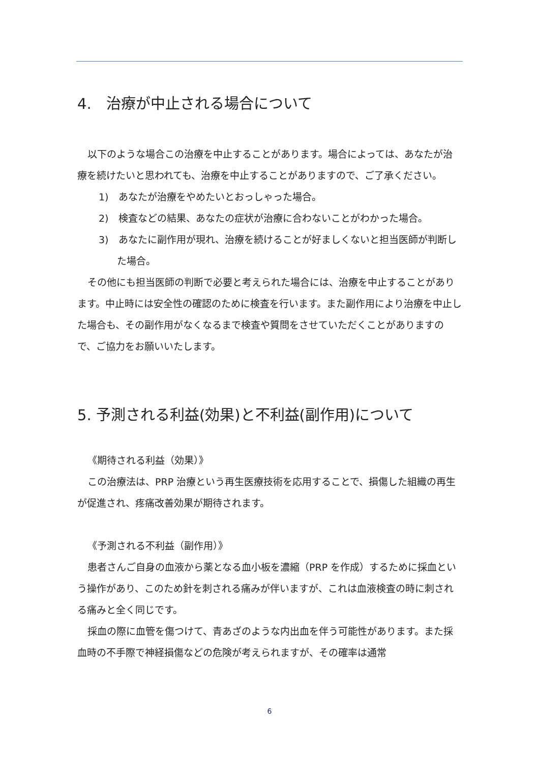4.　治療が中止される場合について
以下のような場合この治療を中止することがあります。場合によっては、あなたが治療を続けたいと思われても、治療を中止することがありますので、ご了承ください。
1)　あなたが治療をやめたいとおっしゃった場合。
2)　検査などの結果、あなたの症状が治療に合わないことがわかった場合。
3)　あなたに副作用が現れ、治療を続けることが好ましくないと担当医師が判断した場合。
その他にも担当医師の判断で必要と考えられた場合には、治療を中止することがあります。中止時には安全性の確認のために検査を行います。また副作用により治療を中止した場合も、その副作用がなくなるまで検査や質問をさせていただくことがありますので、ご協力をお願いいたします。
5. 予測される利益(効果)と不利益(副作用)について
《期待される利益（効果）》
この治療法は、PRP 治療という再生医療技術を応用することで、損傷した組織の再生が促進され、疼痛改善効果が期待されます。
《予測される不利益（副作用）》
患者さんご自身の血液から薬となる血小板を濃縮（PRP を作成）するために採血という操作があり、このため針を刺される痛みが伴いますが、これは血液検査の時に刺される痛みと全く同じです。
採血の際に血管を傷つけて、青あざのような内出血を伴う可能性があります。また採血時の不手際で神経損傷などの危険が考えられますが、その確率は通常
6